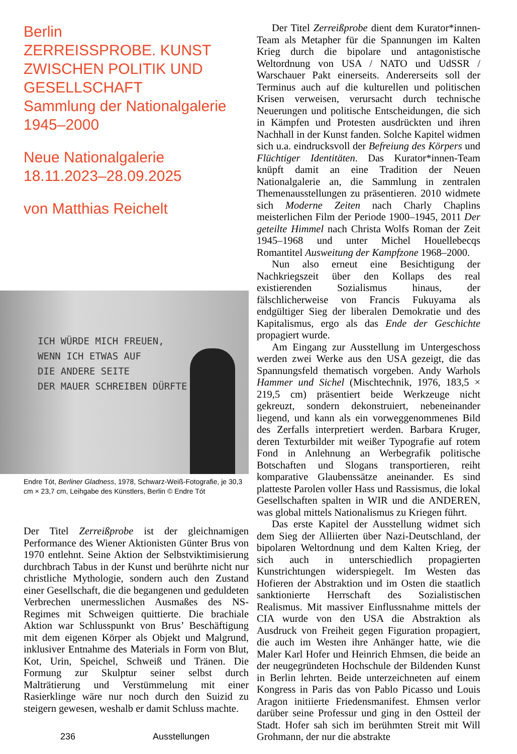Berlin
ZERREISSPROBE. KUNST ZWISCHEN POLITIK UND GESELLSCHAFT
Sammlung der Nationalgalerie 1945–2000
Neue Nationalgalerie
18.11.2023–28.09.2025
von Matthias Reichelt
ICH WÜRDE MICH FREUEN,
WENN ICH ETWAS AUF
DIE ANDERE SEITE
DER MAUER SCHREIBEN DÜRFTE
Endre Tót, Berliner Gladness, 1978, Schwarz-Weiß-Fotografie, je 30,3 cm × 23,7 cm, Leihgabe des Künstlers, Berlin © Endre Tót
Der Titel Zerreißprobe ist der gleichnamigen Performance des Wiener Aktionisten Günter Brus von 1970 entlehnt. Seine Aktion der Selbstviktimisierung durchbrach Tabus in der Kunst und berührte nicht nur christliche Mythologie, sondern auch den Zustand einer Gesellschaft, die die begangenen und geduldeten Verbrechen unermesslichen Ausmaßes des NS-Regimes mit Schweigen quittierte. Die brachiale Aktion war Schlusspunkt von Brus’ Beschäftigung mit dem eigenen Körper als Objekt und Malgrund, inklusiver Entnahme des Materials in Form von Blut, Kot, Urin, Speichel, Schweiß und Tränen. Die Formung zur Skulptur seiner selbst durch Malträtierung und Verstümmelung mit einer Rasierklinge wäre nur noch durch den Suizid zu steigern gewesen, weshalb er damit Schluss machte.
Der Titel Zerreißprobe dient dem Kurator*innen-Team als Metapher für die Spannungen im Kalten Krieg durch die bipolare und antagonistische Weltordnung von USA / NATO und UdSSR / Warschauer Pakt einerseits. Andererseits soll der Terminus auch auf die kulturellen und politischen Krisen verweisen, verursacht durch technische Neuerungen und politische Entscheidungen, die sich in Kämpfen und Protesten ausdrückten und ihren Nachhall in der Kunst fanden. Solche Kapitel widmen sich u.a. eindrucksvoll der Befreiung des Körpers und Flüchtiger Identitäten. Das Kurator*innen-Team knüpft damit an eine Tradition der Neuen Nationalgalerie an, die Sammlung in zentralen Themenausstellungen zu präsentieren. 2010 widmete sich Moderne Zeiten nach Charly Chaplins meisterlichen Film der Periode 1900–1945, 2011 Der geteilte Himmel nach Christa Wolfs Roman der Zeit 1945–1968 und unter Michel Houellebecqs Romantitel Ausweitung der Kampfzone 1968–2000.
Nun also erneut eine Besichtigung der Nachkriegszeit über den Kollaps des real existierenden Sozialismus hinaus, der fälschlicherweise von Francis Fukuyama als endgültiger Sieg der liberalen Demokratie und des Kapitalismus, ergo als das Ende der Geschichte propagiert wurde.
Am Eingang zur Ausstellung im Untergeschoss werden zwei Werke aus den USA gezeigt, die das Spannungsfeld thematisch vorgeben. Andy Warhols Hammer und Sichel (Mischtechnik, 1976, 183,5 × 219,5 cm) präsentiert beide Werkzeuge nicht gekreuzt, sondern dekonstruiert, nebeneinander liegend, und kann als ein vorweggenommenes Bild des Zerfalls interpretiert werden. Barbara Kruger, deren Texturbilder mit weißer Typografie auf rotem Fond in Anlehnung an Werbegrafik politische Botschaften und Slogans transportieren, reiht komparative Glaubenssätze aneinander. Es sind platteste Parolen voller Hass und Rassismus, die lokal Gesellschaften spalten in WIR und die ANDEREN, was global mittels Nationalismus zu Kriegen führt.
Das erste Kapitel der Ausstellung widmet sich dem Sieg der Alliierten über Nazi-Deutschland, der bipolaren Weltordnung und dem Kalten Krieg, der sich auch in unterschiedlich propagierten Kunstrichtungen widerspiegelt. Im Westen das Hofieren der Abstraktion und im Osten die staatlich sanktionierte Herrschaft des Sozialistischen Realismus. Mit massiver Einflussnahme mittels der CIA wurde von den USA die Abstraktion als Ausdruck von Freiheit gegen Figuration propagiert, die auch im Westen ihre Anhänger hatte, wie die Maler Karl Hofer und Heinrich Ehmsen, die beide an der neugegründeten Hochschule der Bildenden Kunst in Berlin lehrten. Beide unterzeichneten auf einem Kongress in Paris das von Pablo Picasso und Louis Aragon initiierte Friedensmanifest. Ehmsen verlor darüber seine Professur und ging in den Ostteil der Stadt. Hofer sah sich im berühmten Streit mit Will Grohmann, der nur die abstrakte
236 Ausstellungen